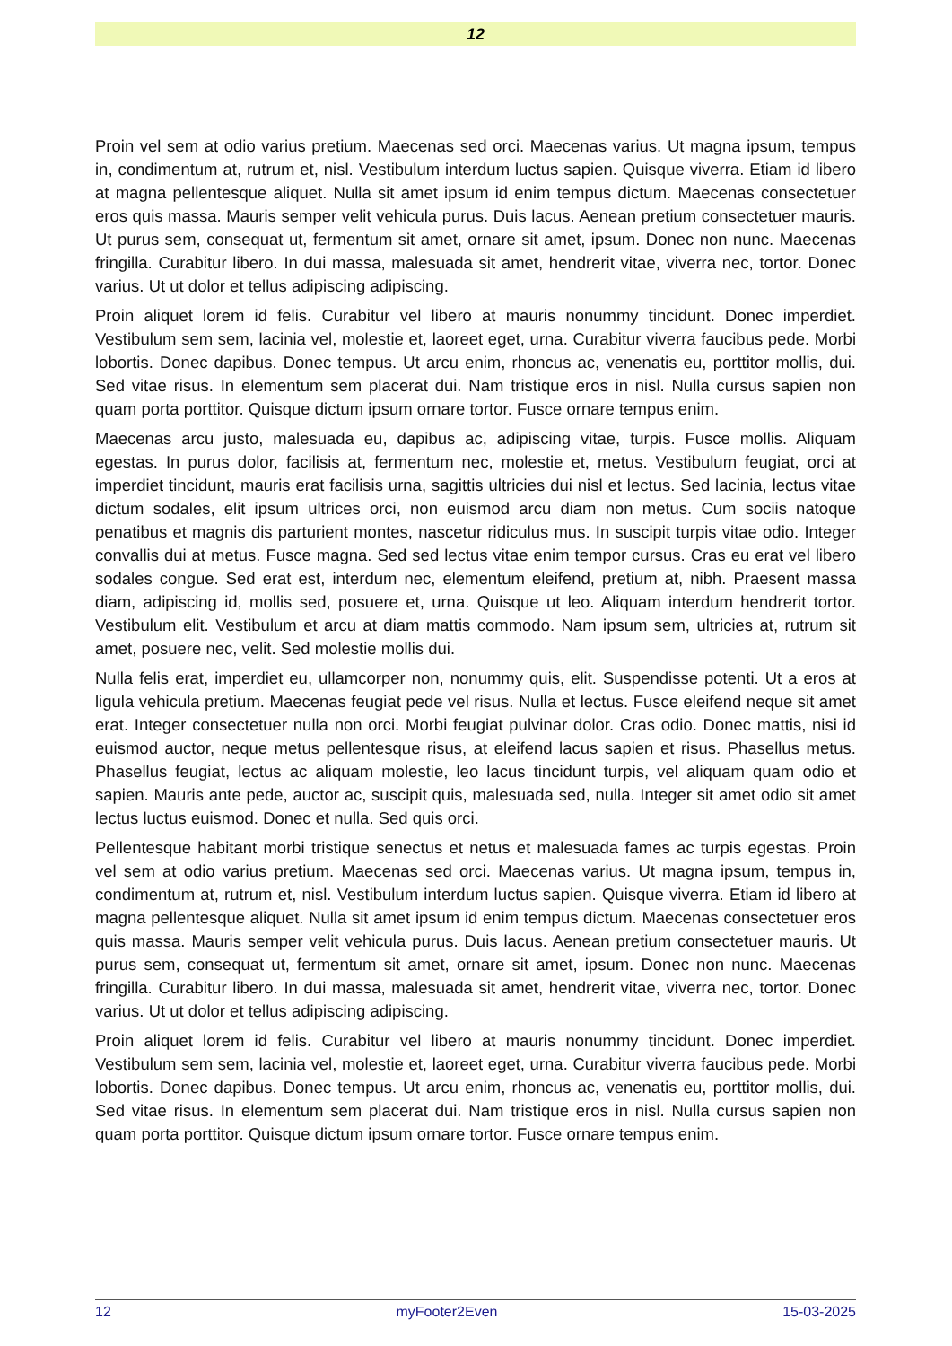12
Proin vel sem at odio varius pretium. Maecenas sed orci. Maecenas varius. Ut magna ipsum, tempus in, condimentum at, rutrum et, nisl. Vestibulum interdum luctus sapien. Quisque viverra. Etiam id libero at magna pellentesque aliquet. Nulla sit amet ipsum id enim tempus dictum. Maecenas consectetuer eros quis massa. Mauris semper velit vehicula purus. Duis lacus. Aenean pretium consectetuer mauris. Ut purus sem, consequat ut, fermentum sit amet, ornare sit amet, ipsum. Donec non nunc. Maecenas fringilla. Curabitur libero. In dui massa, malesuada sit amet, hendrerit vitae, viverra nec, tortor. Donec varius. Ut ut dolor et tellus adipiscing adipiscing.
Proin aliquet lorem id felis. Curabitur vel libero at mauris nonummy tincidunt. Donec imperdiet. Vestibulum sem sem, lacinia vel, molestie et, laoreet eget, urna. Curabitur viverra faucibus pede. Morbi lobortis. Donec dapibus. Donec tempus. Ut arcu enim, rhoncus ac, venenatis eu, porttitor mollis, dui. Sed vitae risus. In elementum sem placerat dui. Nam tristique eros in nisl. Nulla cursus sapien non quam porta porttitor. Quisque dictum ipsum ornare tortor. Fusce ornare tempus enim.
Maecenas arcu justo, malesuada eu, dapibus ac, adipiscing vitae, turpis. Fusce mollis. Aliquam egestas. In purus dolor, facilisis at, fermentum nec, molestie et, metus. Vestibulum feugiat, orci at imperdiet tincidunt, mauris erat facilisis urna, sagittis ultricies dui nisl et lectus. Sed lacinia, lectus vitae dictum sodales, elit ipsum ultrices orci, non euismod arcu diam non metus. Cum sociis natoque penatibus et magnis dis parturient montes, nascetur ridiculus mus. In suscipit turpis vitae odio. Integer convallis dui at metus. Fusce magna. Sed sed lectus vitae enim tempor cursus. Cras eu erat vel libero sodales congue. Sed erat est, interdum nec, elementum eleifend, pretium at, nibh. Praesent massa diam, adipiscing id, mollis sed, posuere et, urna. Quisque ut leo. Aliquam interdum hendrerit tortor. Vestibulum elit. Vestibulum et arcu at diam mattis commodo. Nam ipsum sem, ultricies at, rutrum sit amet, posuere nec, velit. Sed molestie mollis dui.
Nulla felis erat, imperdiet eu, ullamcorper non, nonummy quis, elit. Suspendisse potenti. Ut a eros at ligula vehicula pretium. Maecenas feugiat pede vel risus. Nulla et lectus. Fusce eleifend neque sit amet erat. Integer consectetuer nulla non orci. Morbi feugiat pulvinar dolor. Cras odio. Donec mattis, nisi id euismod auctor, neque metus pellentesque risus, at eleifend lacus sapien et risus. Phasellus metus. Phasellus feugiat, lectus ac aliquam molestie, leo lacus tincidunt turpis, vel aliquam quam odio et sapien. Mauris ante pede, auctor ac, suscipit quis, malesuada sed, nulla. Integer sit amet odio sit amet lectus luctus euismod. Donec et nulla. Sed quis orci.
Pellentesque habitant morbi tristique senectus et netus et malesuada fames ac turpis egestas. Proin vel sem at odio varius pretium. Maecenas sed orci. Maecenas varius. Ut magna ipsum, tempus in, condimentum at, rutrum et, nisl. Vestibulum interdum luctus sapien. Quisque viverra. Etiam id libero at magna pellentesque aliquet. Nulla sit amet ipsum id enim tempus dictum. Maecenas consectetuer eros quis massa. Mauris semper velit vehicula purus. Duis lacus. Aenean pretium consectetuer mauris. Ut purus sem, consequat ut, fermentum sit amet, ornare sit amet, ipsum. Donec non nunc. Maecenas fringilla. Curabitur libero. In dui massa, malesuada sit amet, hendrerit vitae, viverra nec, tortor. Donec varius. Ut ut dolor et tellus adipiscing adipiscing.
Proin aliquet lorem id felis. Curabitur vel libero at mauris nonummy tincidunt. Donec imperdiet. Vestibulum sem sem, lacinia vel, molestie et, laoreet eget, urna. Curabitur viverra faucibus pede. Morbi lobortis. Donec dapibus. Donec tempus. Ut arcu enim, rhoncus ac, venenatis eu, porttitor mollis, dui. Sed vitae risus. In elementum sem placerat dui. Nam tristique eros in nisl. Nulla cursus sapien non quam porta porttitor. Quisque dictum ipsum ornare tortor. Fusce ornare tempus enim.
12 myFooter2Even 15-03-2025